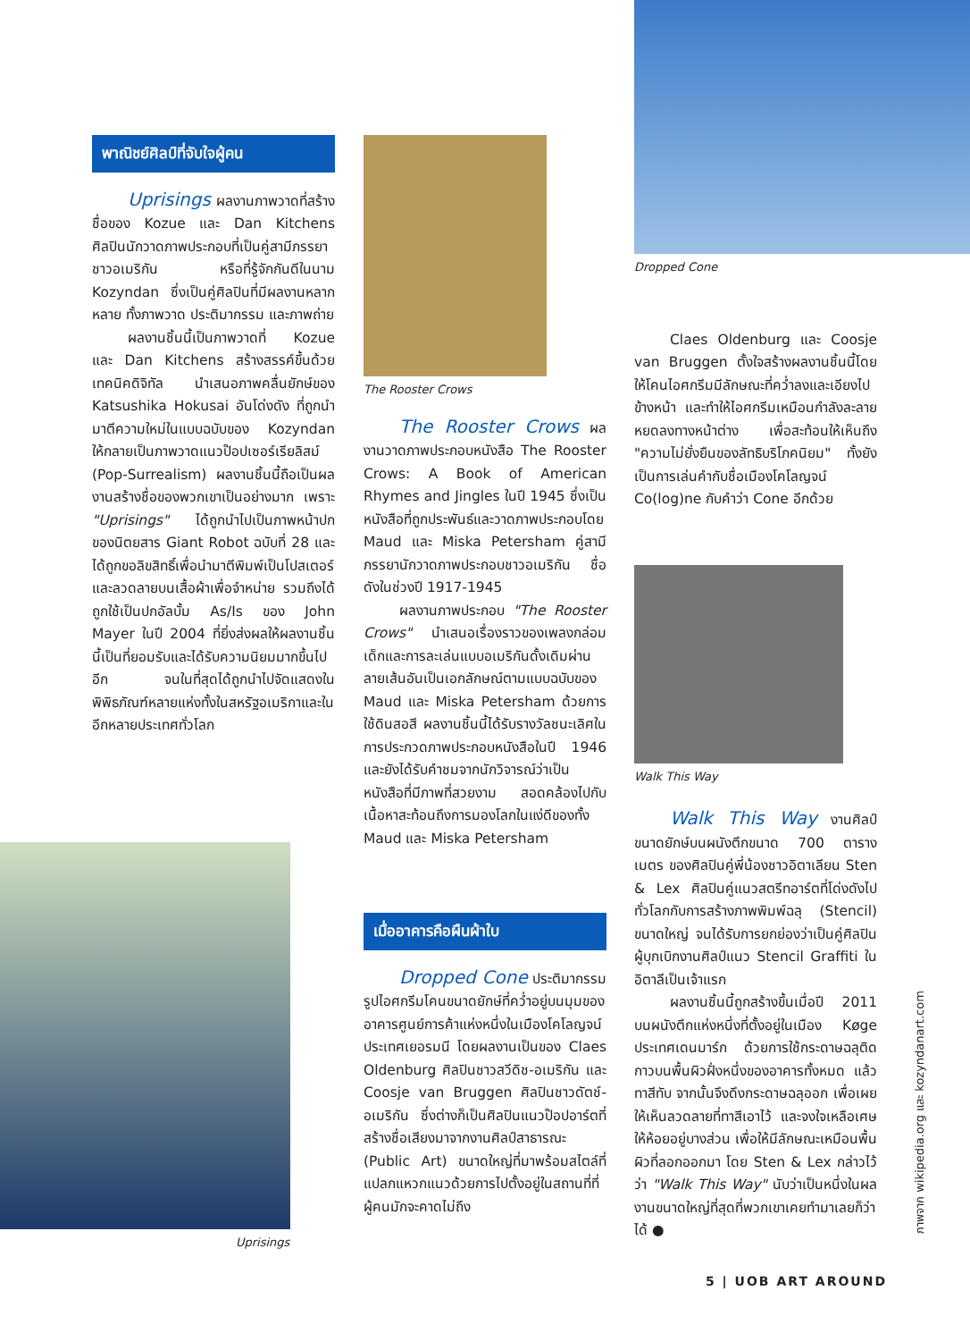พาณิชย์ศิลป์ที่จับใจผู้คน
Uprisings ผลงานภาพวาดที่สร้างชื่อของ Kozue และ Dan Kitchens ศิลปินนักวาดภาพประกอบที่เป็นคู่สามีภรรยาชาวอเมริกัน หรือที่รู้จักกันดีในนาม Kozyndan ซึ่งเป็นคู่ศิลปินที่มีผลงานหลากหลาย ทั้งภาพวาด ประติมากรรม และภาพถ่าย
ผลงานชิ้นนี้เป็นภาพวาดที่ Kozue และ Dan Kitchens สร้างสรรค์ขึ้นด้วยเทคนิคดิจิทัล นำเสนอภาพคลื่นยักษ์ของ Katsushika Hokusai อันโด่งดัง ที่ถูกนำมาตีความใหม่ในแบบฉบับของ Kozyndan ให้กลายเป็นภาพวาดแนวป๊อปเซอร์เรียลิสม์ (Pop-Surrealism) ผลงานชิ้นนี้ถือเป็นผลงานสร้างชื่อของพวกเขาเป็นอย่างมาก เพราะ "Uprisings" ได้ถูกนำไปเป็นภาพหน้าปกของนิตยสาร Giant Robot ฉบับที่ 28 และได้ถูกขอลิขสิทธิ์เพื่อนำมาตีพิมพ์เป็นโปสเตอร์และลวดลายบนเสื้อผ้าเพื่อจำหน่าย รวมถึงได้ถูกใช้เป็นปกอัลบั้ม As/Is ของ John Mayer ในปี 2004 ที่ยิ่งส่งผลให้ผลงานชิ้นนี้เป็นที่ยอมรับและได้รับความนิยมมากขึ้นไปอีก จนในที่สุดได้ถูกนำไปจัดแสดงในพิพิธภัณฑ์หลายแห่งทั้งในสหรัฐอเมริกาและในอีกหลายประเทศทั่วโลก
Uprisings
The Rooster Crows
The Rooster Crows ผลงานวาดภาพประกอบหนังสือ The Rooster Crows: A Book of American Rhymes and Jingles ในปี 1945 ซึ่งเป็นหนังสือที่ถูกประพันธ์และวาดภาพประกอบโดย Maud และ Miska Petersham คู่สามีภรรยานักวาดภาพประกอบชาวอเมริกัน ชื่อดังในช่วงปี 1917-1945
ผลงานภาพประกอบ "The Rooster Crows" นำเสนอเรื่องราวของเพลงกล่อมเด็กและการละเล่นแบบอเมริกันดั้งเดิมผ่านลายเส้นอันเป็นเอกลักษณ์ตามแบบฉบับของ Maud และ Miska Petersham ด้วยการใช้ดินสอสี ผลงานชิ้นนี้ได้รับรางวัลชนะเลิศในการประกวดภาพประกอบหนังสือในปี 1946 และยังได้รับคำชมจากนักวิจารณ์ว่าเป็นหนังสือที่มีภาพที่สวยงาม สอดคล้องไปกับเนื้อหาสะท้อนถึงการมองโลกในแง่ดีของทั้ง Maud และ Miska Petersham
เมื่ออาคารคือผืนผ้าใบ
Dropped Cone ประติมากรรมรูปไอศกรีมโคนขนาดยักษ์ที่คว่ำอยู่บนมุมของอาคารศูนย์การค้าแห่งหนึ่งในเมืองโคโลญจน์ ประเทศเยอรมนี โดยผลงานเป็นของ Claes Oldenburg ศิลปินชาวสวีดิช-อเมริกัน และ Coosje van Bruggen ศิลปินชาวดัตช์-อเมริกัน ซึ่งต่างก็เป็นศิลปินแนวป๊อปอาร์ตที่สร้างชื่อเสียงมาจากงานศิลป์สาธารณะ (Public Art) ขนาดใหญ่ที่มาพร้อมสไตล์ที่แปลกแหวกแนวด้วยการไปตั้งอยู่ในสถานที่ที่ผู้คนมักจะคาดไม่ถึง
Dropped Cone
Claes Oldenburg และ Coosje van Bruggen ตั้งใจสร้างผลงานชิ้นนี้โดยให้โคนไอศกรีมมีลักษณะที่คว่ำลงและเอียงไปข้างหน้า และทำให้ไอศกรีมเหมือนกำลังละลายหยดลงทางหน้าต่าง เพื่อสะท้อนให้เห็นถึง "ความไม่ยั่งยืนของลัทธิบริโภคนิยม" ทั้งยังเป็นการเล่นคำกับชื่อเมืองโคโลญจน์ Co(log)ne กับคำว่า Cone อีกด้วย
Walk This Way
Walk This Way งานศิลป์ขนาดยักษ์บนผนังตึกขนาด 700 ตารางเมตร ของศิลปินคู่พี่น้องชาวอิตาเลียน Sten & Lex ศิลปินคู่แนวสตรีทอาร์ตที่โด่งดังไปทั่วโลกกับการสร้างภาพพิมพ์ฉลุ (Stencil) ขนาดใหญ่ จนได้รับการยกย่องว่าเป็นคู่ศิลปินผู้บุกเบิกงานศิลป์แนว Stencil Graffiti ในอิตาลีเป็นเจ้าแรก
ผลงานชิ้นนี้ถูกสร้างขึ้นเมื่อปี 2011 บนผนังตึกแห่งหนึ่งที่ตั้งอยู่ในเมือง Køge ประเทศเดนมาร์ก ด้วยการใช้กระดาษฉลุติดกาวบนพื้นผิวฝั่งหนึ่งของอาคารทั้งหมด แล้วทาสีทับ จากนั้นจึงดึงกระดาษฉลุออก เพื่อเผยให้เห็นลวดลายที่ทาสีเอาไว้ และจงใจเหลือเศษให้ห้อยอยู่บางส่วน เพื่อให้มีลักษณะเหมือนพื้นผิวที่ลอกออกมา โดย Sten & Lex กล่าวไว้ว่า "Walk This Way" นับว่าเป็นหนึ่งในผลงานขนาดใหญ่ที่สุดที่พวกเขาเคยทำมาเลยก็ว่าได้ ●
ภาพจาก wikipedia.org และ kozyndanart.com
5 | UOB ART AROUND